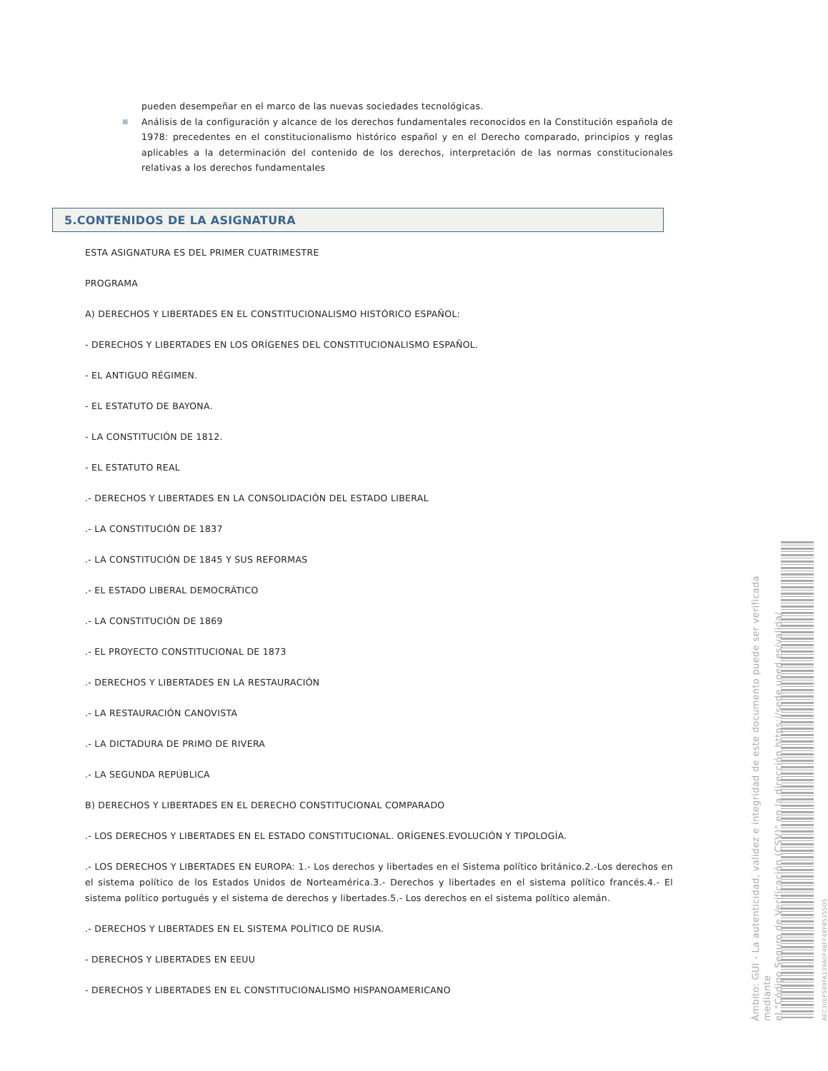pueden desempeñar en el marco de las nuevas sociedades tecnológicas.
■ Análisis de la configuración y alcance de los derechos fundamentales reconocidos en la Constitución española de 1978: precedentes en el constitucionalismo histórico español y en el Derecho comparado, principios y reglas aplicables a la determinación del contenido de los derechos, interpretación de las normas constitucionales relativas a los derechos fundamentales
5.CONTENIDOS DE LA ASIGNATURA
ESTA ASIGNATURA ES DEL PRIMER CUATRIMESTRE
PROGRAMA
A) DERECHOS Y LIBERTADES EN EL CONSTITUCIONALISMO HISTÓRICO ESPAÑOL:
- DERECHOS Y LIBERTADES EN LOS ORÍGENES DEL CONSTITUCIONALISMO ESPAÑOL.
- EL ANTIGUO RÉGIMEN.
- EL ESTATUTO DE BAYONA.
- LA CONSTITUCIÓN DE 1812.
- EL ESTATUTO REAL
.- DERECHOS Y LIBERTADES EN LA CONSOLIDACIÓN DEL ESTADO LIBERAL
.- LA CONSTITUCIÓN DE 1837
.- LA CONSTITUCIÓN DE 1845 Y SUS REFORMAS
.- EL ESTADO LIBERAL DEMOCRÁTICO
.- LA CONSTITUCIÓN DE 1869
.- EL PROYECTO CONSTITUCIONAL DE 1873
.- DERECHOS Y LIBERTADES EN LA RESTAURACIÓN
.- LA RESTAURACIÓN CANOVISTA
.- LA DICTADURA DE PRIMO DE RIVERA
.- LA SEGUNDA REPÚBLICA
B) DERECHOS Y LIBERTADES EN EL DERECHO CONSTITUCIONAL COMPARADO
.- LOS DERECHOS Y LIBERTADES EN EL ESTADO CONSTITUCIONAL. ORÍGENES.EVOLUCIÓN Y TIPOLOGÍA.
.- LOS DERECHOS Y LIBERTADES EN EUROPA: 1.- Los derechos y libertades en el Sistema político británico.2.-Los derechos en el sistema político de los Estados Unidos de Norteamérica.3.- Derechos y libertades en el sistema político francés.4.- El sistema político portugués y el sistema de derechos y libertades.5.- Los derechos en el sistema político alemán.
.- DERECHOS Y LIBERTADES EN EL SISTEMA POLÍTICO DE RUSIA.
- DERECHOS Y LIBERTADES EN EEUU
- DERECHOS Y LIBERTADES EN EL CONSTITUCIONALISMO HISPANOAMERICANO
Ámbito: GUI - La autenticidad, validez e integridad de este documento puede ser verificada mediante
el "Código Seguro de Verificación (CSV)" en la dirección https://sede.uned.es/valida/
AEC30EF589FA139A0F4BFF48F85355D5